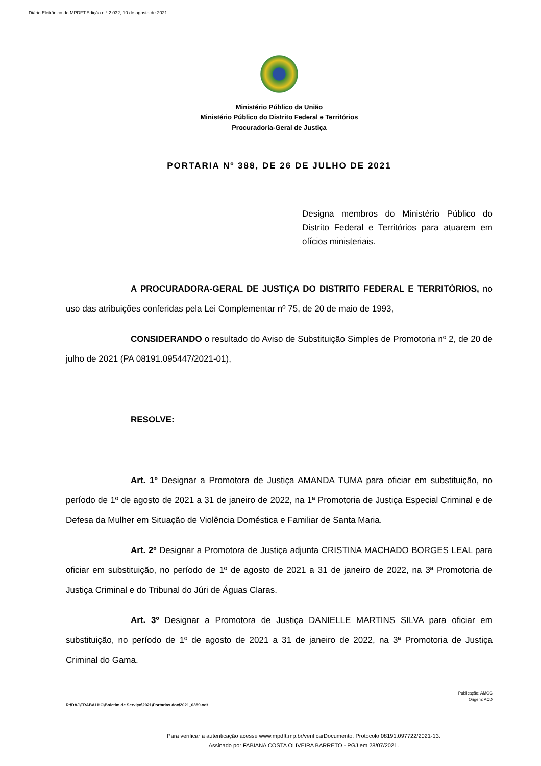Diário Eletrônico do MPDFT.Edição n.º 2.032, 10 de agosto de 2021.
Ministério Público da União
Ministério Público do Distrito Federal e Territórios
Procuradoria-Geral de Justiça
PORTARIA Nº 388, DE 26 DE JULHO DE 2021
Designa membros do Ministério Público do Distrito Federal e Territórios para atuarem em ofícios ministeriais.
A PROCURADORA-GERAL DE JUSTIÇA DO DISTRITO FEDERAL E TERRITÓRIOS, no uso das atribuições conferidas pela Lei Complementar nº 75, de 20 de maio de 1993,
CONSIDERANDO o resultado do Aviso de Substituição Simples de Promotoria nº 2, de 20 de julho de 2021 (PA 08191.095447/2021-01),
RESOLVE:
Art. 1º Designar a Promotora de Justiça AMANDA TUMA para oficiar em substituição, no período de 1º de agosto de 2021 a 31 de janeiro de 2022, na 1ª Promotoria de Justiça Especial Criminal e de Defesa da Mulher em Situação de Violência Doméstica e Familiar de Santa Maria.
Art. 2º Designar a Promotora de Justiça adjunta CRISTINA MACHADO BORGES LEAL para oficiar em substituição, no período de 1º de agosto de 2021 a 31 de janeiro de 2022, na 3ª Promotoria de Justiça Criminal e do Tribunal do Júri de Águas Claras.
Art. 3º Designar a Promotora de Justiça DANIELLE MARTINS SILVA para oficiar em substituição, no período de 1º de agosto de 2021 a 31 de janeiro de 2022, na 3ª Promotoria de Justiça Criminal do Gama.
Publicação: AMOC
Origem: ACD
R:\DAJ\TRABALHO\Boletim de Serviço\2021\Portarias doc\2021_0389.odt
Para verificar a autenticação acesse www.mpdft.mp.br/verificarDocumento. Protocolo 08191.097722/2021-13.
Assinado por FABIANA COSTA OLIVEIRA BARRETO - PGJ em 28/07/2021.